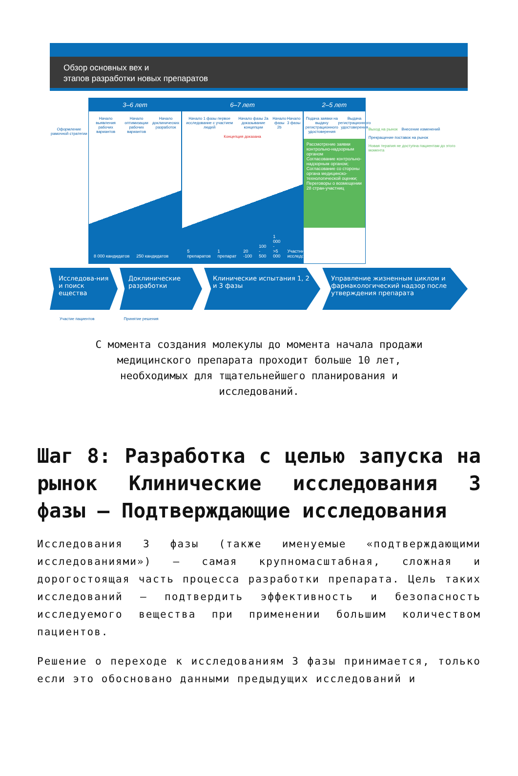Обзор основных вех и
этапов разработки новых препаратов
Оформление рамочной стратегии
3–6 лет
Начало выявления рабочих вариантов Начало оптимизации рабочих вариантов Начало доклинических разработок
8 000 кандидатов 250 кандидатов
6–7 лет
Начало 1 фазы первое исследование с участием людей Начало фазы 2а доказывание концепции Начало фазы 2b Начало 3 фазы
Концепция доказана
5 препаратов 1 препарат 20 -100 100 - 500 1 000 - >5 000 Участники исследований
2–5 лет
Подача заявки на выдачу регистрационного удостоверения Выдача регистрационного удостоверения
Рассмотрение заявки контрольно-надзорным органом
Согласование контрольно-надзорным органом; Согласование со стороны органа медицинско-технологической оценки; Переговоры о возмещении 28 стран-участниц
Выход на рынок Внесение изменений Прекращение поставок на рынок Новая терапия не доступна пациентам до этого момента
Исследова-ния и поиск ещества
Доклинические разработки
Клинические испытания 1, 2 и 3 фазы
Управление жизненным циклом и фармакологический надзор после утверждения препарата
Участие пациентов Принятие решения
С момента создания молекулы до момента начала продажи медицинского препарата проходит больше 10 лет, необходимых для тщательнейшего планирования и исследований.
Шаг 8: Разработка с целью запуска на рынок Клинические исследования 3 фазы — Подтверждающие исследования
Исследования 3 фазы (также именуемые «подтверждающими исследованиями») — самая крупномасштабная, сложная и дорогостоящая часть процесса разработки препарата. Цель таких исследований — подтвердить эффективность и безопасность исследуемого вещества при применении большим количеством пациентов.
Решение о переходе к исследованиям 3 фазы принимается, только если это обосновано данными предыдущих исследований и